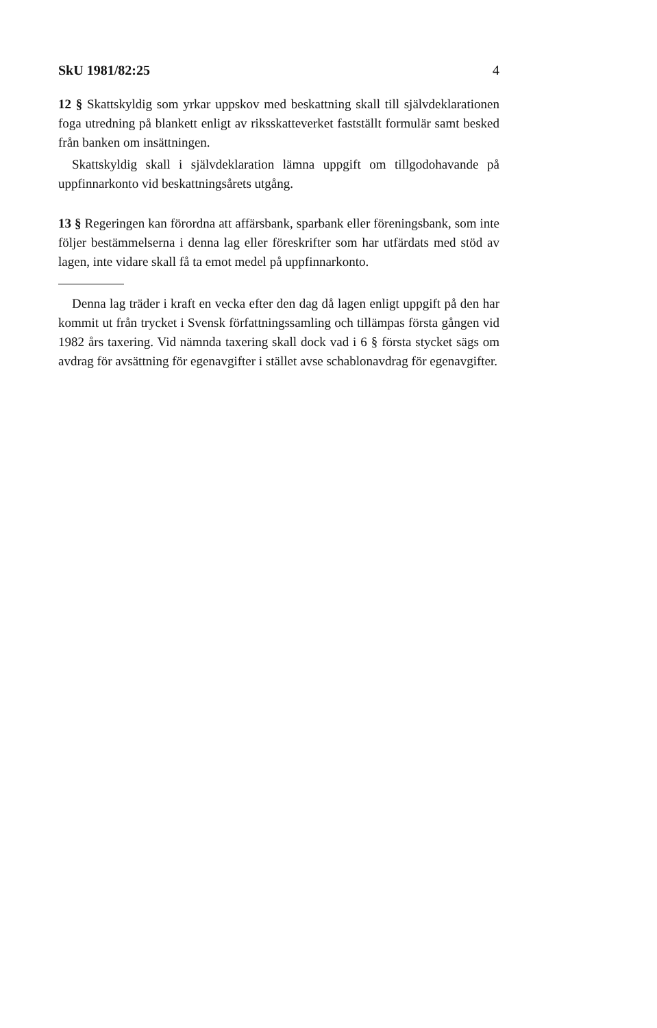SkU 1981/82:25 4
12 § Skattskyldig som yrkar uppskov med beskattning skall till självdeklarationen foga utredning på blankett enligt av riksskatteverket fastställt formulär samt besked från banken om insättningen.
Skattskyldig skall i självdeklaration lämna uppgift om tillgodohavande på uppfinnarkonto vid beskattningsårets utgång.
13 § Regeringen kan förordna att affärsbank, sparbank eller föreningsbank, som inte följer bestämmelserna i denna lag eller föreskrifter som har utfärdats med stöd av lagen, inte vidare skall få ta emot medel på uppfinnarkonto.
Denna lag träder i kraft en vecka efter den dag då lagen enligt uppgift på den har kommit ut från trycket i Svensk författningssamling och tillämpas första gången vid 1982 års taxering. Vid nämnda taxering skall dock vad i 6 § första stycket sägs om avdrag för avsättning för egenavgifter i stället avse schablonavdrag för egenavgifter.